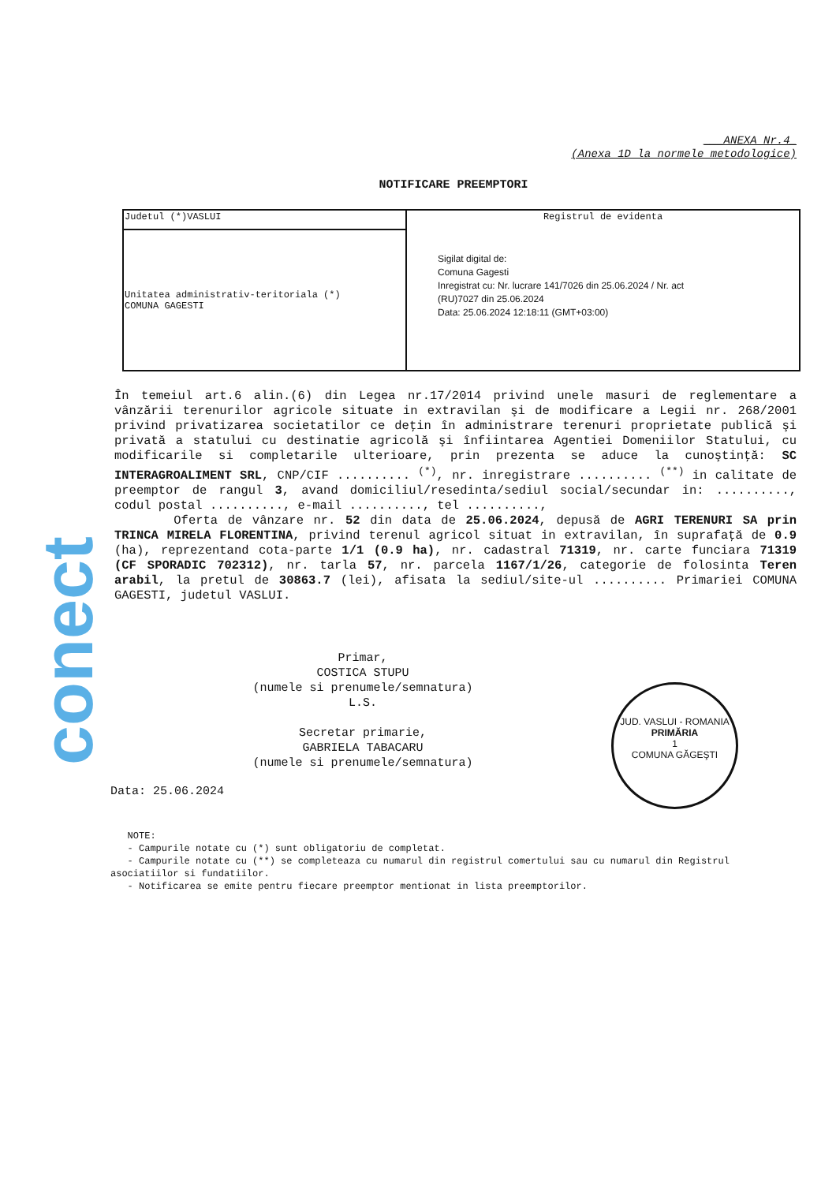conect
___ANEXA Nr.4_
(Anexa 1D la normele metodologice)
NOTIFICARE PREEMPTORI
| Judetul (*)VASLUI | Registrul de evidenta Sigilat digital de: Comuna Gagesti Inregistrat cu: Nr. lucrare 141/7026 din 25.06.2024 / Nr. act (RU)7027 din 25.06.2024 Data: 25.06.2024 12:18:11 (GMT+03:00) |
| Unitatea administrativ-teritoriala (*) COMUNA GAGESTI | |
În temeiul art.6 alin.(6) din Legea nr.17/2014 privind unele masuri de reglementare a vânzării terenurilor agricole situate in extravilan şi de modificare a Legii nr. 268/2001 privind privatizarea societatilor ce deţin în administrare terenuri proprietate publică şi privată a statului cu destinatie agricolă şi înfiintarea Agentiei Domeniilor Statului, cu modificarile si completarile ulterioare, prin prezenta se aduce la cunoştinţă: SC INTERAGROALIMENT SRL, CNP/CIF .......... <sup>(*)</sup>, nr. inregistrare .......... <sup>(**)</sup> in calitate de preemptor de rangul 3, avand domiciliul/resedinta/sediul social/secundar in: .........., codul postal .........., e-mail .........., tel ..........,
Oferta de vânzare nr. 52 din data de 25.06.2024, depusă de AGRI TERENURI SA prin TRINCA MIRELA FLORENTINA, privind terenul agricol situat in extravilan, în suprafaţă de 0.9 (ha), reprezentand cota-parte 1/1 (0.9 ha), nr. cadastral 71319, nr. carte funciara 71319 (CF SPORADIC 702312), nr. tarla 57, nr. parcela 1167/1/26, categorie de folosinta Teren arabil, la pretul de 30863.7 (lei), afisata la sediul/site-ul .......... Primariei COMUNA GAGESTI, judetul VASLUI.
Primar,
COSTICA STUPU
(numele si prenumele/semnatura)
L.S.
Secretar primarie,
GABRIELA TABACARU
(numele si prenumele/semnatura)
Data: 25.06.2024
NOTE:
- Campurile notate cu (*) sunt obligatoriu de completat.
- Campurile notate cu (**) se completeaza cu numarul din registrul comertului sau cu numarul din Registrul asociatiilor si fundatiilor.
- Notificarea se emite pentru fiecare preemptor mentionat in lista preemptorilor.
JUD. VASLUI - ROMANIA
PRIMĂRIA
1
COMUNA GĂGEŞTI